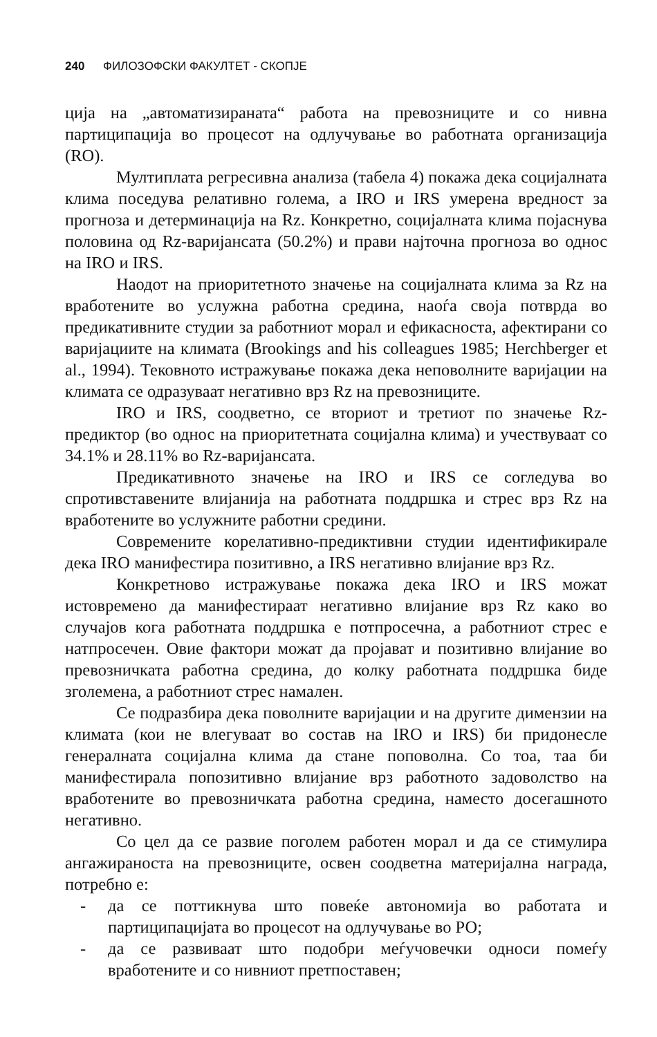240 ФИЛОЗОФСКИ ФАКУЛТЕТ - СКОПЈЕ
ција на „автоматизиранатa“ работа на превозниците и со нивна партиципација во процесот на одлучување во работната организација (RO).
Мултиплата регресивна анализа (табела 4) покажа дека социјалната клима поседува релативно голема, а IRO и IRS умерена вредност за прогноза и детерминација на Rz. Конкретно, социјалната клима појаснува половина од Rz-варијансата (50.2%) и прави најточна прогноза во однос на IRO и IRS.
Наодот на приоритетното значење на социјалната клима за Rz на вработените во услужна работна средина, наоѓа своја потврда во предикативните студии за работниот морал и ефикасноста, афектирани со варијациите на климата (Brookings and his colleagues 1985; Herchberger et al., 1994). Тековното истражување покажа дека неповолните варијации на климата се одразуваат негативно врз Rz на превозниците.
IRO и IRS, соодветно, се вториот и третиот по значење Rz-предиктор (во однос на приоритетната социјална клима) и учествуваат со 34.1% и 28.11% во Rz-варијансата.
Предикативното значење на IRO и IRS се согледува во спротивставените влијанија на работната поддршка и стрес врз Rz на вработените во услужните работни средини.
Современите корелативно-предиктивни студии идентификирале дека IRO манифестира позитивно, а IRS негативно влијание врз Rz.
Конкретново истражување покажа дека IRO и IRS можат истовремено да манифестираат негативно влијание врз Rz како во случајов кога работната поддршка е потпросечна, а работниот стрес е натпросечен. Овие фактори можат да пројават и позитивно влијание во превозничката работна средина, до колку работната поддршка биде зголемена, а работниот стрес намален.
Се подразбира дека поволните варијации и на другите димензии на климата (кои не влегуваат во состав на IRO и IRS) би придонесле генералната социјална клима да стане поповолна. Со тоа, таа би манифестирала попозитивно влијание врз работното задоволство на вработените во превозничката работна средина, наместо досегашното негативно.
Со цел да се развие поголем работен морал и да се стимулира ангажираноста на превозниците, освен соодветна материјална награда, потребно е:
- да се поттикнува што повеќе автономија во работата и партиципацијата во процесот на одлучување во РО;
- да се развиваат што подобри меѓучовечки односи помеѓу вработените и со нивниот претпоставен;